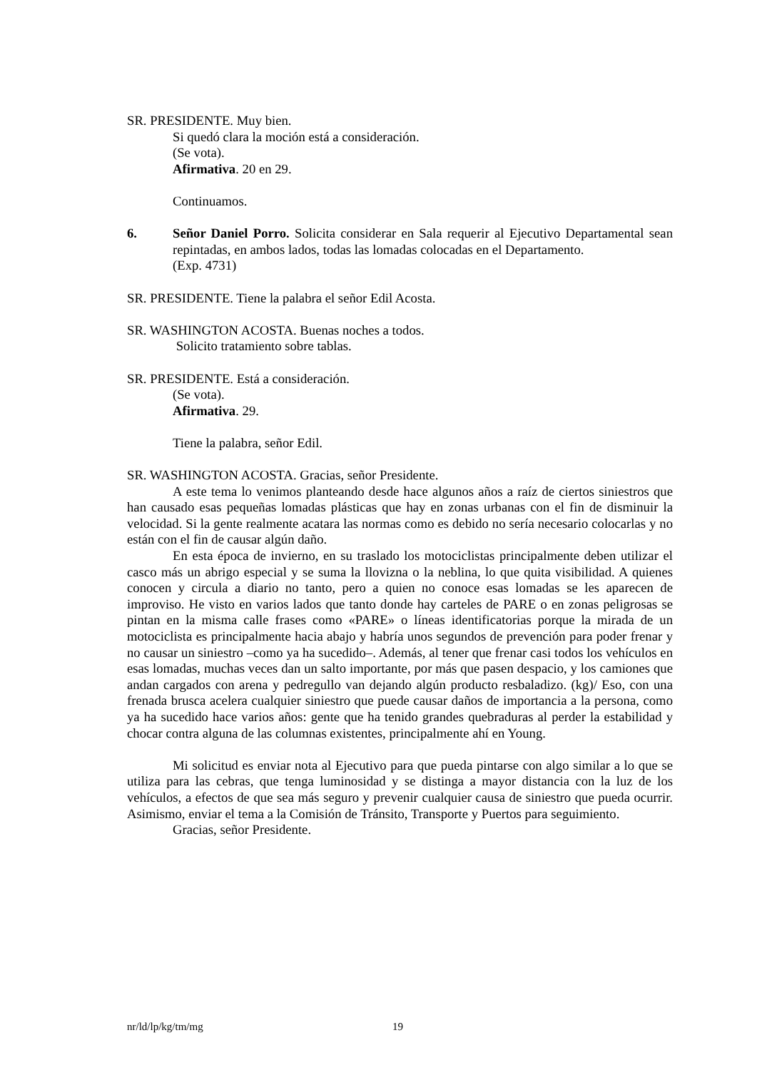SR. PRESIDENTE. Muy bien.
Si quedó clara la moción está a consideración.
(Se vota).
Afirmativa. 20 en 29.
Continuamos.
6. Señor Daniel Porro. Solicita considerar en Sala requerir al Ejecutivo Departamental sean repintadas, en ambos lados, todas las lomadas colocadas en el Departamento.
(Exp. 4731)
SR. PRESIDENTE. Tiene la palabra el señor Edil Acosta.
SR. WASHINGTON ACOSTA. Buenas noches a todos.
Solicito tratamiento sobre tablas.
SR. PRESIDENTE. Está a consideración.
(Se vota).
Afirmativa. 29.
Tiene la palabra, señor Edil.
SR. WASHINGTON ACOSTA. Gracias, señor Presidente.
A este tema lo venimos planteando desde hace algunos años a raíz de ciertos siniestros que han causado esas pequeñas lomadas plásticas que hay en zonas urbanas con el fin de disminuir la velocidad. Si la gente realmente acatara las normas como es debido no sería necesario colocarlas y no están con el fin de causar algún daño.
En esta época de invierno, en su traslado los motociclistas principalmente deben utilizar el casco más un abrigo especial y se suma la llovizna o la neblina, lo que quita visibilidad. A quienes conocen y circula a diario no tanto, pero a quien no conoce esas lomadas se les aparecen de improviso. He visto en varios lados que tanto donde hay carteles de PARE o en zonas peligrosas se pintan en la misma calle frases como «PARE» o líneas identificatorias porque la mirada de un motociclista es principalmente hacia abajo y habría unos segundos de prevención para poder frenar y no causar un siniestro –como ya ha sucedido–. Además, al tener que frenar casi todos los vehículos en esas lomadas, muchas veces dan un salto importante, por más que pasen despacio, y los camiones que andan cargados con arena y pedregullo van dejando algún producto resbaladizo. (kg)/ Eso, con una frenada brusca acelera cualquier siniestro que puede causar daños de importancia a la persona, como ya ha sucedido hace varios años: gente que ha tenido grandes quebraduras al perder la estabilidad y chocar contra alguna de las columnas existentes, principalmente ahí en Young.
Mi solicitud es enviar nota al Ejecutivo para que pueda pintarse con algo similar a lo que se utiliza para las cebras, que tenga luminosidad y se distinga a mayor distancia con la luz de los vehículos, a efectos de que sea más seguro y prevenir cualquier causa de siniestro que pueda ocurrir. Asimismo, enviar el tema a la Comisión de Tránsito, Transporte y Puertos para seguimiento.
Gracias, señor Presidente.
nr/ld/lp/kg/tm/mg 19